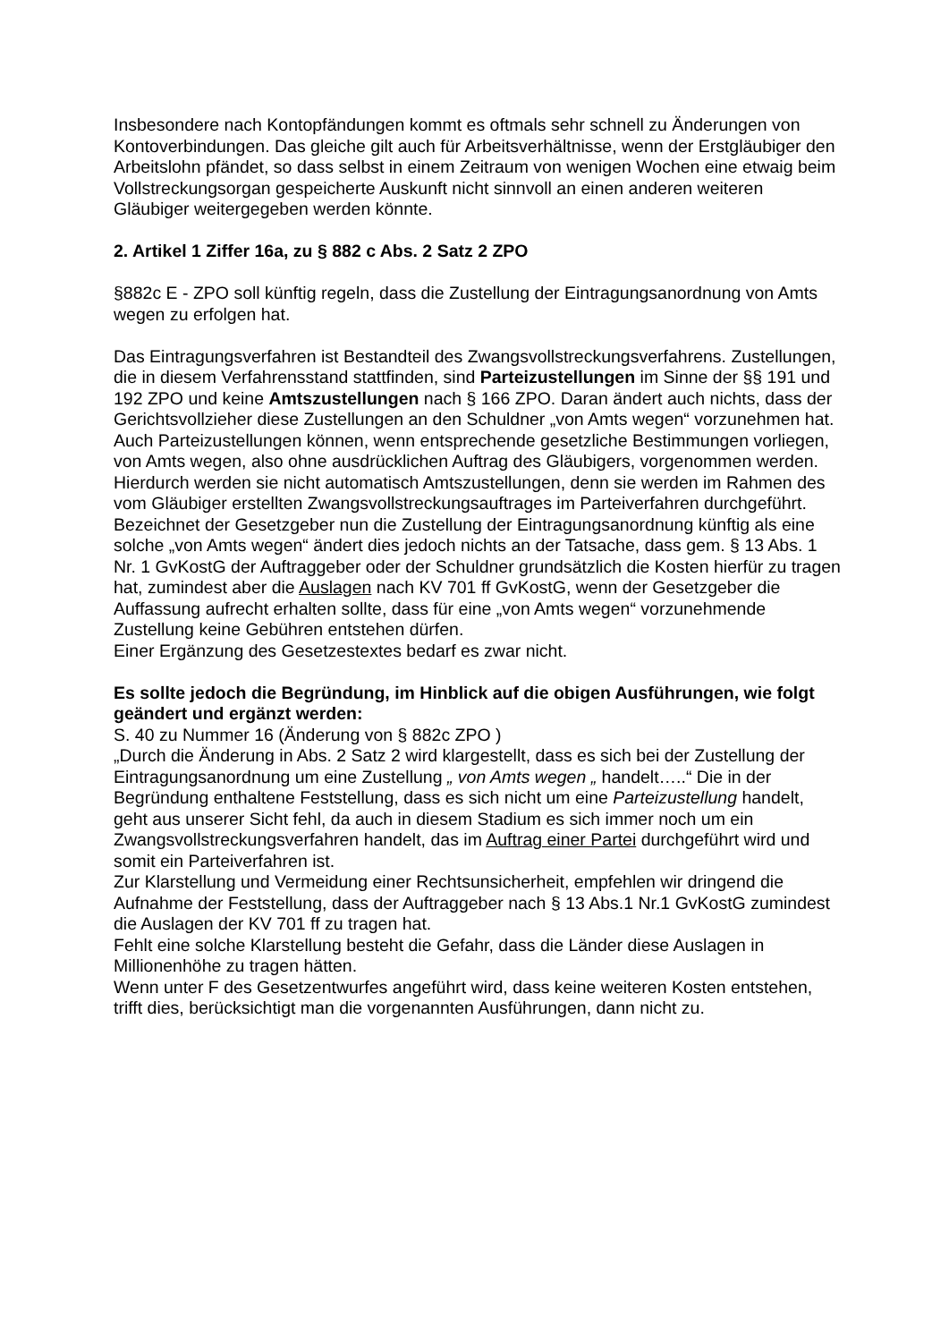Insbesondere nach Kontopfändungen kommt es oftmals sehr schnell zu Änderungen von Kontoverbindungen. Das gleiche gilt auch für Arbeitsverhältnisse, wenn der Erstgläubiger den Arbeitslohn pfändet, so dass selbst in einem Zeitraum von wenigen Wochen eine etwaig beim Vollstreckungsorgan gespeicherte Auskunft nicht sinnvoll an einen anderen weiteren Gläubiger weitergegeben werden könnte.
2. Artikel 1 Ziffer 16a, zu § 882 c Abs. 2 Satz 2 ZPO
§882c E - ZPO soll künftig regeln, dass die Zustellung der Eintragungsanordnung von Amts wegen zu erfolgen hat.
Das Eintragungsverfahren ist Bestandteil des Zwangsvollstreckungsverfahrens. Zustellungen, die in diesem Verfahrensstand stattfinden, sind Parteizustellungen im Sinne der §§ 191 und 192 ZPO und keine Amtszustellungen nach § 166 ZPO. Daran ändert auch nichts, dass der Gerichtsvollzieher diese Zustellungen an den Schuldner „von Amts wegen“ vorzunehmen hat. Auch Parteizustellungen können, wenn entsprechende gesetzliche Bestimmungen vorliegen, von Amts wegen, also ohne ausdrücklichen Auftrag des Gläubigers, vorgenommen werden. Hierdurch werden sie nicht automatisch Amtszustellungen, denn sie werden im Rahmen des vom Gläubiger erstellten Zwangsvollstreckungsauftrages im Parteiverfahren durchgeführt.
Bezeichnet der Gesetzgeber nun die Zustellung der Eintragungsanordnung künftig als eine solche „von Amts wegen“ ändert dies jedoch nichts an der Tatsache, dass gem. § 13 Abs. 1 Nr. 1 GvKostG der Auftraggeber oder der Schuldner grundsätzlich die Kosten hierfür zu tragen hat, zumindest aber die Auslagen nach KV 701 ff GvKostG, wenn der Gesetzgeber die Auffassung aufrecht erhalten sollte, dass für eine „von Amts wegen“ vorzunehmende Zustellung keine Gebühren entstehen dürfen.
Einer Ergänzung des Gesetzestextes bedarf es zwar nicht.
Es sollte jedoch die Begründung, im Hinblick auf die obigen Ausführungen, wie folgt geändert und ergänzt werden:
S. 40 zu Nummer 16 (Änderung von § 882c ZPO )
„Durch die Änderung in Abs. 2 Satz 2 wird klargestellt, dass es sich bei der Zustellung der Eintragungsanordnung um eine Zustellung „ von Amts wegen „ handelt…..“ Die in der Begründung enthaltene Feststellung, dass es sich nicht um eine Parteizustellung handelt, geht aus unserer Sicht fehl, da auch in diesem Stadium es sich immer noch um ein Zwangsvollstreckungsverfahren handelt, das im Auftrag einer Partei durchgeführt wird und somit ein Parteiverfahren ist.
Zur Klarstellung und Vermeidung einer Rechtsunsicherheit, empfehlen wir dringend die Aufnahme der Feststellung, dass der Auftraggeber nach § 13 Abs.1 Nr.1 GvKostG zumindest die Auslagen der KV 701 ff zu tragen hat.
Fehlt eine solche Klarstellung besteht die Gefahr, dass die Länder diese Auslagen in Millionenhöhe zu tragen hätten.
Wenn unter F des Gesetzentwurfes angeführt wird, dass keine weiteren Kosten entstehen, trifft dies, berücksichtigt man die vorgenannten Ausführungen, dann nicht zu.